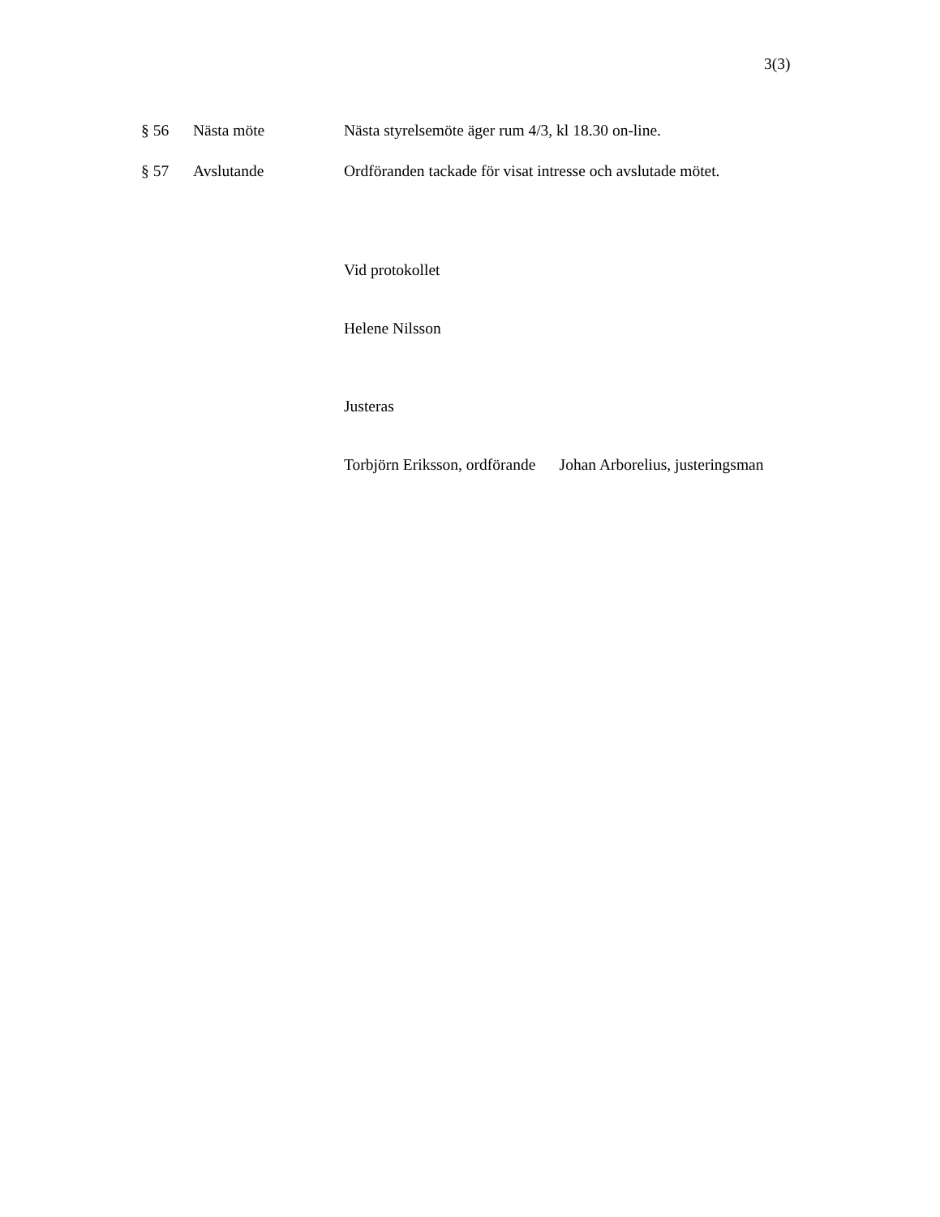3(3)
§ 56 Nästa möte Nästa styrelsemöte äger rum 4/3, kl 18.30 on-line.
§ 57 Avslutande Ordföranden tackade för visat intresse och avslutade mötet.
Vid protokollet
Helene Nilsson
Justeras
Torbjörn Eriksson, ordförande Johan Arborelius, justeringsman